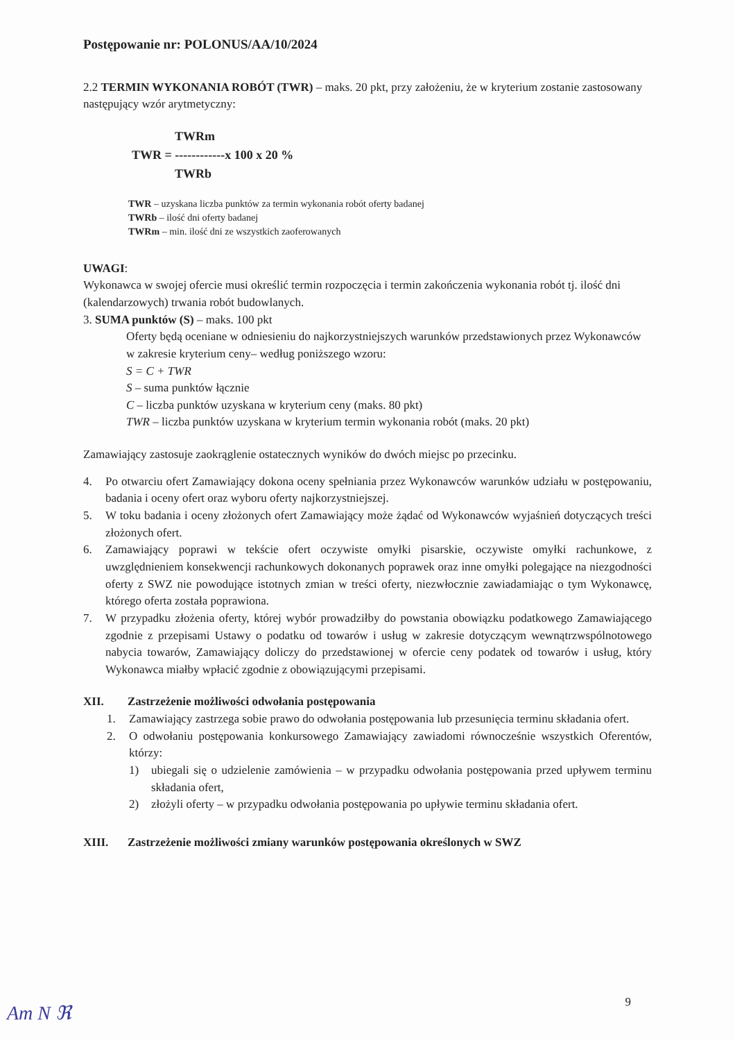Postępowanie nr: POLONUS/AA/10/2024
2.2 TERMIN WYKONANIA ROBÓT (TWR) – maks. 20 pkt, przy założeniu, że w kryterium zostanie zastosowany następujący wzór arytmetyczny:
TWRm
TWR = ------------x 100 x 20 %
TWRb
TWR – uzyskana liczba punktów za termin wykonania robót oferty badanej
TWRb – ilość dni oferty badanej
TWRm – min. ilość dni ze wszystkich zaoferowanych
UWAGI:
Wykonawca w swojej ofercie musi określić termin rozpoczęcia i termin zakończenia wykonania robót tj. ilość dni (kalendarzowych) trwania robót budowlanych.
3. SUMA punktów (S) – maks. 100 pkt
Oferty będą oceniane w odniesieniu do najkorzystniejszych warunków przedstawionych przez Wykonawców w zakresie kryterium ceny– według poniższego wzoru:
S = C + TWR
S – suma punktów łącznie
C – liczba punktów uzyskana w kryterium ceny (maks. 80 pkt)
TWR – liczba punktów uzyskana w kryterium termin wykonania robót (maks. 20 pkt)
Zamawiający zastosuje zaokrąglenie ostatecznych wyników do dwóch miejsc po przecinku.
4. Po otwarciu ofert Zamawiający dokona oceny spełniania przez Wykonawców warunków udziału w postępowaniu, badania i oceny ofert oraz wyboru oferty najkorzystniejszej.
5. W toku badania i oceny złożonych ofert Zamawiający może żądać od Wykonawców wyjaśnień dotyczących treści złożonych ofert.
6. Zamawiający poprawi w tekście ofert oczywiste omyłki pisarskie, oczywiste omyłki rachunkowe, z uwzględnieniem konsekwencji rachunkowych dokonanych poprawek oraz inne omyłki polegające na niezgodności oferty z SWZ nie powodujące istotnych zmian w treści oferty, niezwłocznie zawiadamiając o tym Wykonawcę, którego oferta została poprawiona.
7. W przypadku złożenia oferty, której wybór prowadziłby do powstania obowiązku podatkowego Zamawiającego zgodnie z przepisami Ustawy o podatku od towarów i usług w zakresie dotyczącym wewnątrzwspólnotowego nabycia towarów, Zamawiający doliczy do przedstawionej w ofercie ceny podatek od towarów i usług, który Wykonawca miałby wpłacić zgodnie z obowiązującymi przepisami.
XII. Zastrzeżenie możliwości odwołania postępowania
1. Zamawiający zastrzega sobie prawo do odwołania postępowania lub przesunięcia terminu składania ofert.
2. O odwołaniu postępowania konkursowego Zamawiający zawiadomi równocześnie wszystkich Oferentów, którzy:
1) ubiegali się o udzielenie zamówienia – w przypadku odwołania postępowania przed upływem terminu składania ofert,
2) złożyli oferty – w przypadku odwołania postępowania po upływie terminu składania ofert.
XIII. Zastrzeżenie możliwości zmiany warunków postępowania określonych w SWZ
9 Am N ℜ